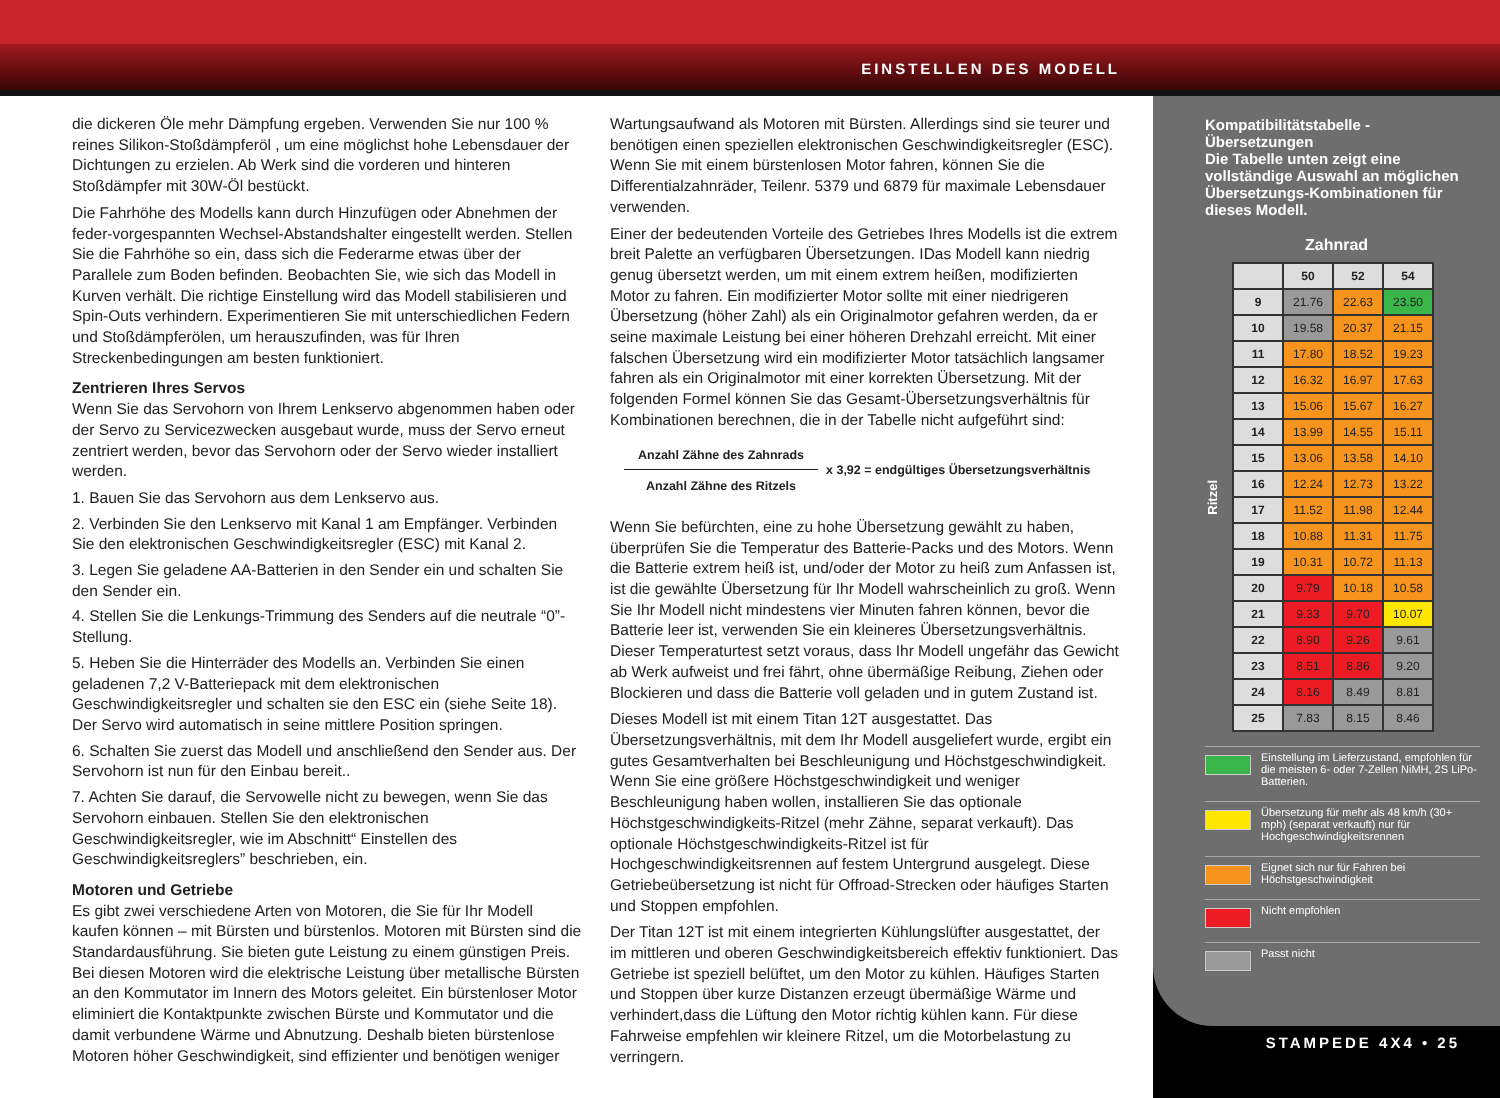EINSTELLEN DES MODELL
die dickeren Öle mehr Dämpfung ergeben. Verwenden Sie nur 100 % reines Silikon-Stoßdämpferöl , um eine möglichst hohe Lebensdauer der Dichtungen zu erzielen. Ab Werk sind die vorderen und hinteren Stoßdämpfer mit 30W-Öl bestückt.
Die Fahrhöhe des Modells kann durch Hinzufügen oder Abnehmen der feder-vorgespannten Wechsel-Abstandshalter eingestellt werden. Stellen Sie die Fahrhöhe so ein, dass sich die Federarme etwas über der Parallele zum Boden befinden. Beobachten Sie, wie sich das Modell in Kurven verhält. Die richtige Einstellung wird das Modell stabilisieren und Spin-Outs verhindern. Experimentieren Sie mit unterschiedlichen Federn und Stoßdämpferölen, um herauszufinden, was für Ihren Streckenbedingungen am besten funktioniert.
Zentrieren Ihres Servos
Wenn Sie das Servohorn von Ihrem Lenkservo abgenommen haben oder der Servo zu Servicezwecken ausgebaut wurde, muss der Servo erneut zentriert werden, bevor das Servohorn oder der Servo wieder installiert werden.
1. Bauen Sie das Servohorn aus dem Lenkservo aus.
2. Verbinden Sie den Lenkservo mit Kanal 1 am Empfänger. Verbinden Sie den elektronischen Geschwindigkeitsregler (ESC) mit Kanal 2.
3. Legen Sie geladene AA-Batterien in den Sender ein und schalten Sie den Sender ein.
4. Stellen Sie die Lenkungs-Trimmung des Senders auf die neutrale “0”-Stellung.
5. Heben Sie die Hinterräder des Modells an. Verbinden Sie einen geladenen 7,2 V-Batteriepack mit dem elektronischen Geschwindigkeitsregler und schalten sie den ESC ein (siehe Seite 18). Der Servo wird automatisch in seine mittlere Position springen.
6. Schalten Sie zuerst das Modell und anschließend den Sender aus. Der Servohorn ist nun für den Einbau bereit..
7. Achten Sie darauf, die Servowelle nicht zu bewegen, wenn Sie das Servohorn einbauen. Stellen Sie den elektronischen Geschwindigkeitsregler, wie im Abschnitt“ Einstellen des Geschwindigkeitsreglers” beschrieben, ein.
Motoren und Getriebe
Es gibt zwei verschiedene Arten von Motoren, die Sie für Ihr Modell kaufen können – mit Bürsten und bürstenlos. Motoren mit Bürsten sind die Standardausführung. Sie bieten gute Leistung zu einem günstigen Preis. Bei diesen Motoren wird die elektrische Leistung über metallische Bürsten an den Kommutator im Innern des Motors geleitet. Ein bürstenloser Motor eliminiert die Kontaktpunkte zwischen Bürste und Kommutator und die damit verbundene Wärme und Abnutzung. Deshalb bieten bürstenlose Motoren höher Geschwindigkeit, sind effizienter und benötigen weniger
Wartungsaufwand als Motoren mit Bürsten. Allerdings sind sie teurer und benötigen einen speziellen elektronischen Geschwindigkeitsregler (ESC). Wenn Sie mit einem bürstenlosen Motor fahren, können Sie die Differentialzahnräder, Teilenr. 5379 und 6879 für maximale Lebensdauer verwenden.
Einer der bedeutenden Vorteile des Getriebes Ihres Modells ist die extrem breit Palette an verfügbaren Übersetzungen. IDas Modell kann niedrig genug übersetzt werden, um mit einem extrem heißen, modifizierten Motor zu fahren. Ein modifizierter Motor sollte mit einer niedrigeren Übersetzung (höher Zahl) als ein Originalmotor gefahren werden, da er seine maximale Leistung bei einer höheren Drehzahl erreicht. Mit einer falschen Übersetzung wird ein modifizierter Motor tatsächlich langsamer fahren als ein Originalmotor mit einer korrekten Übersetzung. Mit der folgenden Formel können Sie das Gesamt-Übersetzungsverhältnis für Kombinationen berechnen, die in der Tabelle nicht aufgeführt sind:
Anzahl Zähne des Zahnrads
Anzahl Zähne des Ritzels
x 3,92 = endgültiges Übersetzungsverhältnis
Wenn Sie befürchten, eine zu hohe Übersetzung gewählt zu haben, überprüfen Sie die Temperatur des Batterie-Packs und des Motors. Wenn die Batterie extrem heiß ist, und/oder der Motor zu heiß zum Anfassen ist, ist die gewählte Übersetzung für Ihr Modell wahrscheinlich zu groß. Wenn Sie Ihr Modell nicht mindestens vier Minuten fahren können, bevor die Batterie leer ist, verwenden Sie ein kleineres Übersetzungsverhältnis. Dieser Temperaturtest setzt voraus, dass Ihr Modell ungefähr das Gewicht ab Werk aufweist und frei fährt, ohne übermäßige Reibung, Ziehen oder Blockieren und dass die Batterie voll geladen und in gutem Zustand ist.
Dieses Modell ist mit einem Titan 12T ausgestattet. Das Übersetzungsverhältnis, mit dem Ihr Modell ausgeliefert wurde, ergibt ein gutes Gesamtverhalten bei Beschleunigung und Höchstgeschwindigkeit. Wenn Sie eine größere Höchstgeschwindigkeit und weniger Beschleunigung haben wollen, installieren Sie das optionale Höchstgeschwindigkeits-Ritzel (mehr Zähne, separat verkauft). Das optionale Höchstgeschwindigkeits-Ritzel ist für Hochgeschwindigkeitsrennen auf festem Untergrund ausgelegt. Diese Getriebeübersetzung ist nicht für Offroad-Strecken oder häufiges Starten und Stoppen empfohlen.
Der Titan 12T ist mit einem integrierten Kühlungslüfter ausgestattet, der im mittleren und oberen Geschwindigkeitsbereich effektiv funktioniert. Das Getriebe ist speziell belüftet, um den Motor zu kühlen. Häufiges Starten und Stoppen über kurze Distanzen erzeugt übermäßige Wärme und verhindert,dass die Lüftung den Motor richtig kühlen kann. Für diese Fahrweise empfehlen wir kleinere Ritzel, um die Motorbelastung zu verringern.
Kompatibilitätstabelle - Übersetzungen
Die Tabelle unten zeigt eine vollständige Auswahl an möglichen Übersetzungs-Kombinationen für dieses Modell.
Zahnrad
Ritzel
| | 50 | 52 | 54 |
| --- | --- | --- | --- |
| 9 | 21.76 | 22.63 | 23.50 |
| 10 | 19.58 | 20.37 | 21.15 |
| 11 | 17.80 | 18.52 | 19.23 |
| 12 | 16.32 | 16.97 | 17.63 |
| 13 | 15.06 | 15.67 | 16.27 |
| 14 | 13.99 | 14.55 | 15.11 |
| 15 | 13.06 | 13.58 | 14.10 |
| 16 | 12.24 | 12.73 | 13.22 |
| 17 | 11.52 | 11.98 | 12.44 |
| 18 | 10.88 | 11.31 | 11.75 |
| 19 | 10.31 | 10.72 | 11.13 |
| 20 | 9.79 | 10.18 | 10.58 |
| 21 | 9.33 | 9.70 | 10.07 |
| 22 | 8.90 | 9.26 | 9.61 |
| 23 | 8.51 | 8.86 | 9.20 |
| 24 | 8.16 | 8.49 | 8.81 |
| 25 | 7.83 | 8.15 | 8.46 |
Einstellung im Lieferzustand, empfohlen für die meisten 6- oder 7-Zellen NiMH, 2S LiPo-Batterien.
Übersetzung für mehr als 48 km/h (30+ mph) (separat verkauft) nur für Hochgeschwindigkeitsrennen
Eignet sich nur für Fahren bei Höchstgeschwindigkeit
Nicht empfohlen
Passt nicht
STAMPEDE 4X4 • 25